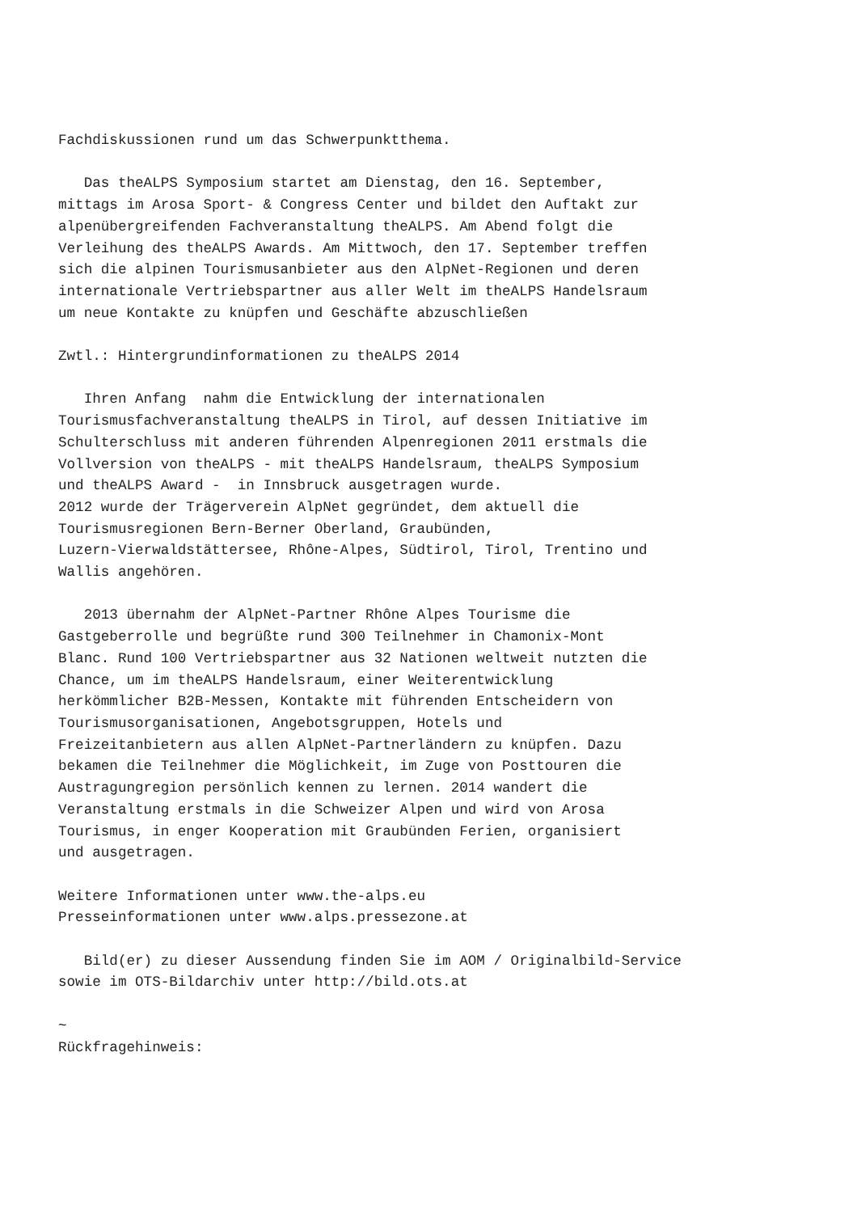Fachdiskussionen rund um das Schwerpunktthema.

   Das theALPS Symposium startet am Dienstag, den 16. September,
mittags im Arosa Sport- & Congress Center und bildet den Auftakt zur
alpenübergreifenden Fachveranstaltung theALPS. Am Abend folgt die
Verleihung des theALPS Awards. Am Mittwoch, den 17. September treffen
sich die alpinen Tourismusanbieter aus den AlpNet-Regionen und deren
internationale Vertriebspartner aus aller Welt im theALPS Handelsraum
um neue Kontakte zu knüpfen und Geschäfte abzuschließen

Zwtl.: Hintergrundinformationen zu theALPS 2014

   Ihren Anfang  nahm die Entwicklung der internationalen
Tourismusfachveranstaltung theALPS in Tirol, auf dessen Initiative im
Schulterschluss mit anderen führenden Alpenregionen 2011 erstmals die
Vollversion von theALPS - mit theALPS Handelsraum, theALPS Symposium
und theALPS Award -  in Innsbruck ausgetragen wurde.
2012 wurde der Trägerverein AlpNet gegründet, dem aktuell die
Tourismusregionen Bern-Berner Oberland, Graubünden,
Luzern-Vierwaldstättersee, Rhône-Alpes, Südtirol, Tirol, Trentino und
Wallis angehören.

   2013 übernahm der AlpNet-Partner Rhône Alpes Tourisme die
Gastgeberrolle und begrüßte rund 300 Teilnehmer in Chamonix-Mont
Blanc. Rund 100 Vertriebspartner aus 32 Nationen weltweit nutzten die
Chance, um im theALPS Handelsraum, einer Weiterentwicklung
herkömmlicher B2B-Messen, Kontakte mit führenden Entscheidern von
Tourismusorganisationen, Angebotsgruppen, Hotels und
Freizeitanbietern aus allen AlpNet-Partnerländern zu knüpfen. Dazu
bekamen die Teilnehmer die Möglichkeit, im Zuge von Posttouren die
Austragungregion persönlich kennen zu lernen. 2014 wandert die
Veranstaltung erstmals in die Schweizer Alpen und wird von Arosa
Tourismus, in enger Kooperation mit Graubünden Ferien, organisiert
und ausgetragen.

Weitere Informationen unter www.the-alps.eu
Presseinformationen unter www.alps.pressezone.at

   Bild(er) zu dieser Aussendung finden Sie im AOM / Originalbild-Service
sowie im OTS-Bildarchiv unter http://bild.ots.at

~
Rückfragehinweis: